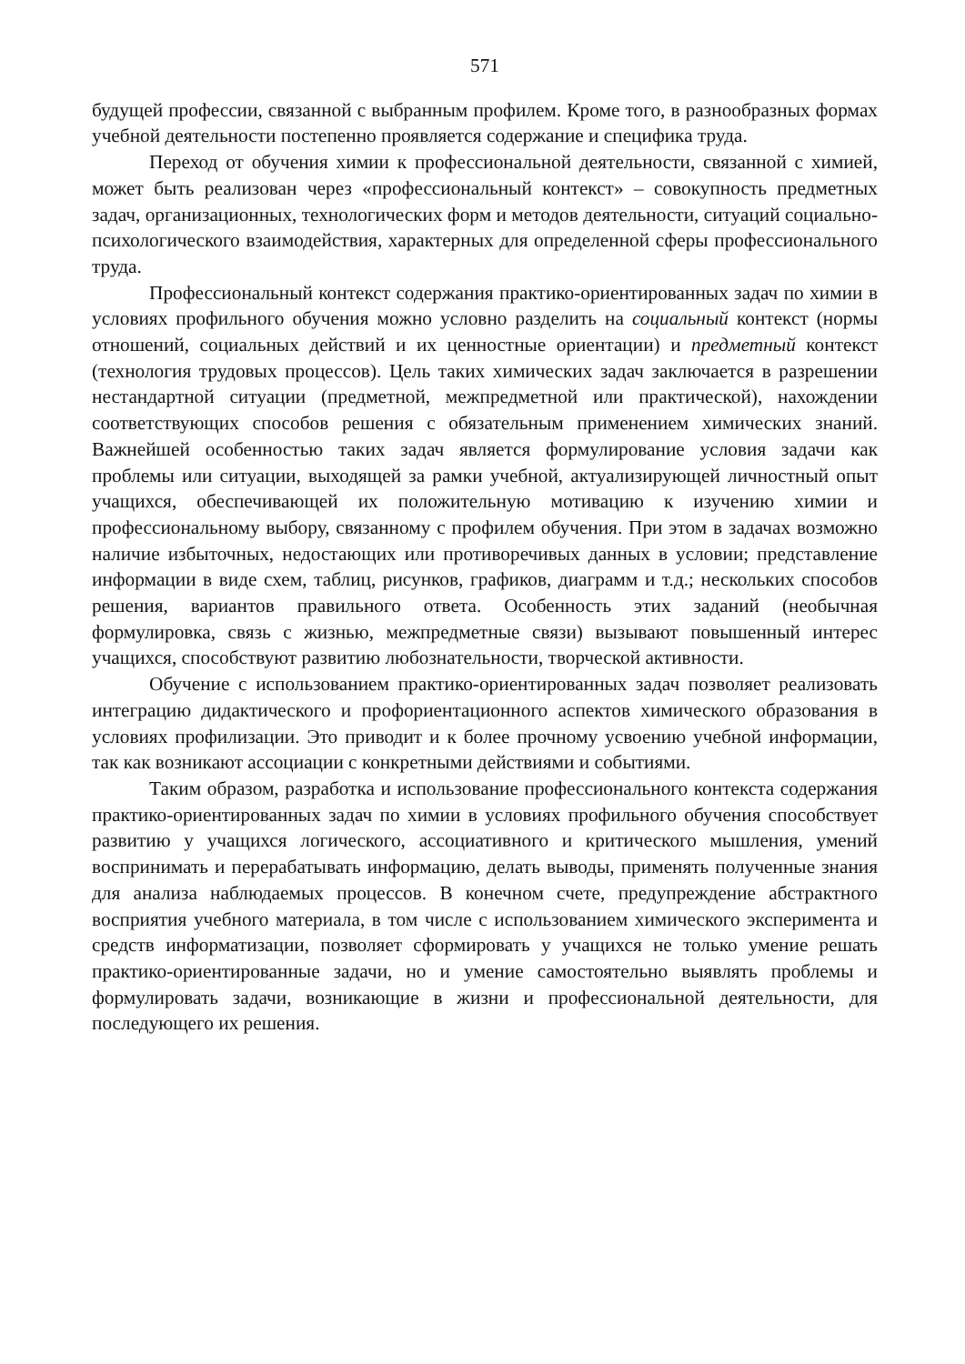571
будущей профессии, связанной с выбранным профилем. Кроме того, в разнообразных формах учебной деятельности постепенно проявляется содержание и специфика труда.
Переход от обучения химии к профессиональной деятельности, связанной с химией, может быть реализован через «профессиональный контекст» – совокупность предметных задач, организационных, технологических форм и методов деятельности, ситуаций социально-психологического взаимодействия, характерных для определенной сферы профессионального труда.
Профессиональный контекст содержания практико-ориентированных задач по химии в условиях профильного обучения можно условно разделить на социальный контекст (нормы отношений, социальных действий и их ценностные ориентации) и предметный контекст (технология трудовых процессов). Цель таких химических задач заключается в разрешении нестандартной ситуации (предметной, межпредметной или практической), нахождении соответствующих способов решения с обязательным применением химических знаний. Важнейшей особенностью таких задач является формулирование условия задачи как проблемы или ситуации, выходящей за рамки учебной, актуализирующей личностный опыт учащихся, обеспечивающей их положительную мотивацию к изучению химии и профессиональному выбору, связанному с профилем обучения. При этом в задачах возможно наличие избыточных, недостающих или противоречивых данных в условии; представление информации в виде схем, таблиц, рисунков, графиков, диаграмм и т.д.; нескольких способов решения, вариантов правильного ответа. Особенность этих заданий (необычная формулировка, связь с жизнью, межпредметные связи) вызывают повышенный интерес учащихся, способствуют развитию любознательности, творческой активности.
Обучение с использованием практико-ориентированных задач позволяет реализовать интеграцию дидактического и профориентационного аспектов химического образования в условиях профилизации. Это приводит и к более прочному усвоению учебной информации, так как возникают ассоциации с конкретными действиями и событиями.
Таким образом, разработка и использование профессионального контекста содержания практико-ориентированных задач по химии в условиях профильного обучения способствует развитию у учащихся логического, ассоциативного и критического мышления, умений воспринимать и перерабатывать информацию, делать выводы, применять полученные знания для анализа наблюдаемых процессов. В конечном счете, предупреждение абстрактного восприятия учебного материала, в том числе с использованием химического эксперимента и средств информатизации, позволяет сформировать у учащихся не только умение решать практико-ориентированные задачи, но и умение самостоятельно выявлять проблемы и формулировать задачи, возникающие в жизни и профессиональной деятельности, для последующего их решения.